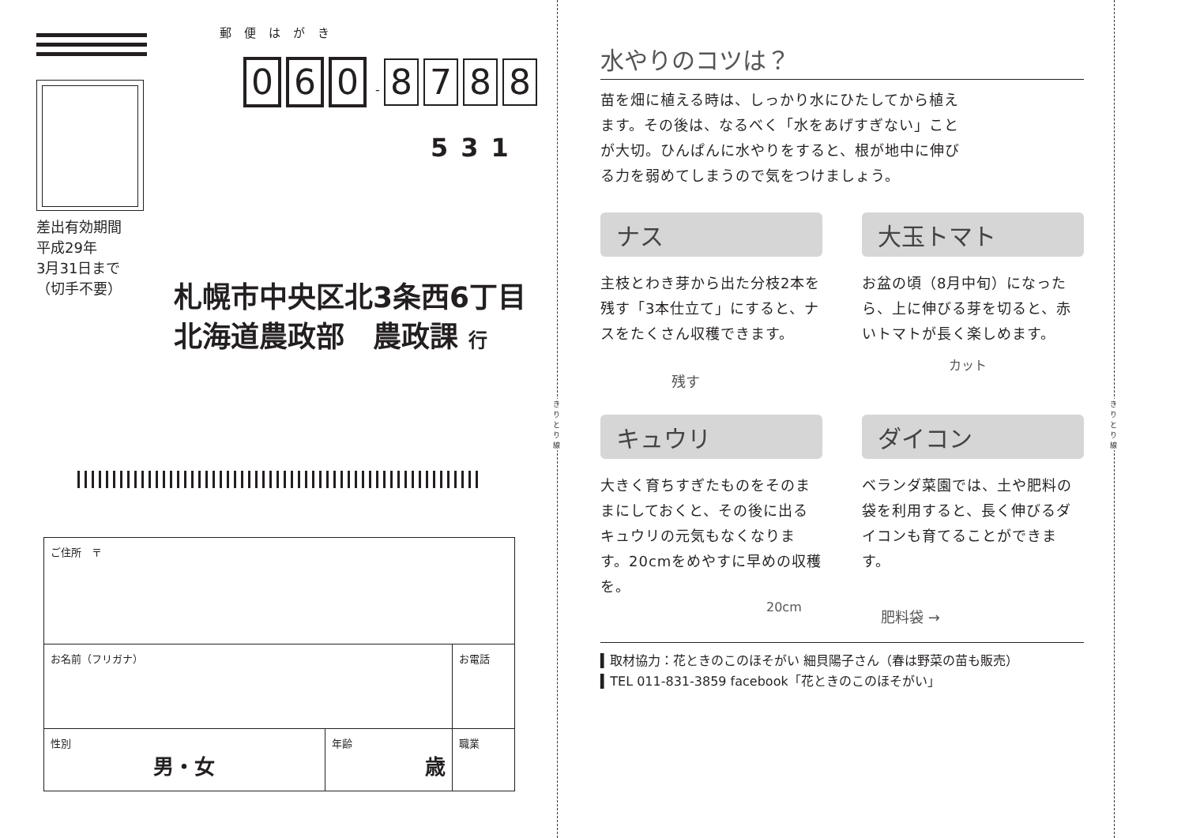差出有効期間
平成29年
3月31日まで
（切手不要）
郵便はがき
0 6 0 - 8788
531
札幌市中央区北3条西6丁目
北海道農政部　農政課 行
| ご住所 〒 | | |
| お名前（フリガナ） | | お電話 |
| 性別 男・女 | 年齢 歳 | 職業 |
きりとり線
きりとり線
水やりのコツは？
苗を畑に植える時は、しっかり水にひたしてから植えます。その後は、なるべく「水をあげすぎない」ことが大切。ひんぱんに水やりをすると、根が地中に伸びる力を弱めてしまうので気をつけましょう。
ナス
主枝とわき芽から出た分枝2本を残す「3本仕立て」にすると、ナスをたくさん収穫できます。
残す
大玉トマト
お盆の頃（8月中旬）になったら、上に伸びる芽を切ると、赤いトマトが長く楽しめます。
カット
キュウリ
大きく育ちすぎたものをそのままにしておくと、その後に出るキュウリの元気もなくなります。20cmをめやすに早めの収穫を。
20cm
ダイコン
ベランダ菜園では、土や肥料の袋を利用すると、長く伸びるダイコンも育てることができます。
肥料袋 →
▍取材協力：花ときのこのほそがい 細貝陽子さん（春は野菜の苗も販売）
▍TEL 011-831-3859 facebook「花ときのこのほそがい」